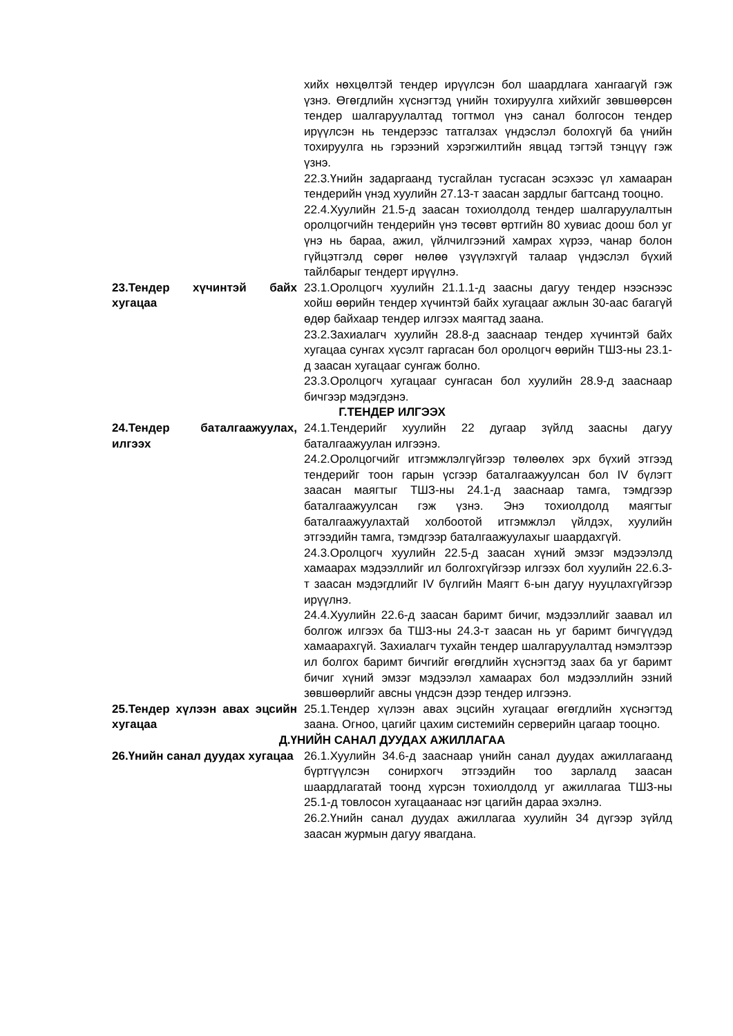хийх нөхцөлтэй тендер ирүүлсэн бол шаардлага хангаагүй гэж үзнэ. Өгөгдлийн хүснэгтэд үнийн тохируулга хийхийг зөвшөөрсөн тендер шалгаруулалтад тогтмол үнэ санал болгосон тендер ирүүлсэн нь тендерээс татгалзах үндэслэл болохгүй ба үнийн тохируулга нь гэрээний хэрэгжилтийн явцад тэгтэй тэнцүү гэж үзнэ.
22.3.Үнийн задаргаанд тусгайлан тусгасан эсэхээс үл хамааран тендерийн үнэд хуулийн 27.13-т заасан зардлыг багтсанд тооцно.
22.4.Хуулийн 21.5-д заасан тохиолдолд тендер шалгаруулалтын оролцогчийн тендерийн үнэ төсөвт өртгийн 80 хувиас доош бол уг үнэ нь бараа, ажил, үйлчилгээний хамрах хүрээ, чанар болон гүйцэтгэлд сөрөг нөлөө үзүүлэхгүй талаар үндэслэл бүхий тайлбарыг тендерт ирүүлнэ.
23.Тендер хүчинтэй байх хугацаа
23.1.Оролцогч хуулийн 21.1.1-д заасны дагуу тендер нээснээс хойш өөрийн тендер хүчинтэй байх хугацааг ажлын 30-аас багагүй өдөр байхаар тендер илгээх маягтад заана.
23.2.Захиалагч хуулийн 28.8-д зааснаар тендер хүчинтэй байх хугацаа сунгах хүсэлт гаргасан бол оролцогч өөрийн ТШЗ-ны 23.1-д заасан хугацааг сунгаж болно.
23.3.Оролцогч хугацааг сунгасан бол хуулийн 28.9-д зааснаар бичгээр мэдэгдэнэ.
Г.ТЕНДЕР ИЛГЭЭХ
24.Тендер баталгаажуулах, илгээх
24.1.Тендерийг хуулийн 22 дугаар зүйлд заасны дагуу баталгаажуулан илгээнэ.
24.2.Оролцогчийг итгэмжлэлгүйгээр төлөөлөх эрх бүхий этгээд тендерийг тоон гарын үсгээр баталгаажуулсан бол IV бүлэгт заасан маягтыг ТШЗ-ны 24.1-д зааснаар тамга, тэмдгээр баталгаажуулсан гэж үзнэ. Энэ тохиолдолд маягтыг баталгаажуулахтай холбоотой итгэмжлэл үйлдэх, хуулийн этгээдийн тамга, тэмдгээр баталгаажуулахыг шаардахгүй.
24.3.Оролцогч хуулийн 22.5-д заасан хүний эмзэг мэдээлэлд хамаарах мэдээллийг ил болгохгүйгээр илгээх бол хуулийн 22.6.3-т заасан мэдэгдлийг IV бүлгийн Маягт 6-ын дагуу нууцлахгүйгээр ирүүлнэ.
24.4.Хуулийн 22.6-д заасан баримт бичиг, мэдээллийг заавал ил болгож илгээх ба ТШЗ-ны 24.3-т заасан нь уг баримт бичгүүдэд хамаарахгүй. Захиалагч тухайн тендер шалгаруулалтад нэмэлтээр ил болгох баримт бичгийг өгөгдлийн хүснэгтэд заах ба уг баримт бичиг хүний эмзэг мэдээлэл хамаарах бол мэдээллийн эзний зөвшөөрлийг авсны үндсэн дээр тендер илгээнэ.
25.Тендер хүлээн авах эцсийн хугацаа
25.1.Тендер хүлээн авах эцсийн хугацааг өгөгдлийн хүснэгтэд заана. Огноо, цагийг цахим системийн серверийн цагаар тооцно.
Д.ҮНИЙН САНАЛ ДУУДАХ АЖИЛЛАГАА
26.Үнийн санал дуудах хугацаа
26.1.Хуулийн 34.6-д зааснаар үнийн санал дуудах ажиллагаанд бүртгүүлсэн сонирхогч этгээдийн тоо зарлалд заасан шаардлагатай тоонд хүрсэн тохиолдолд уг ажиллагаа ТШЗ-ны 25.1-д товлосон хугацаанаас нэг цагийн дараа эхэлнэ.
26.2.Үнийн санал дуудах ажиллагаа хуулийн 34 дүгээр зүйлд заасан журмын дагуу явагдана.